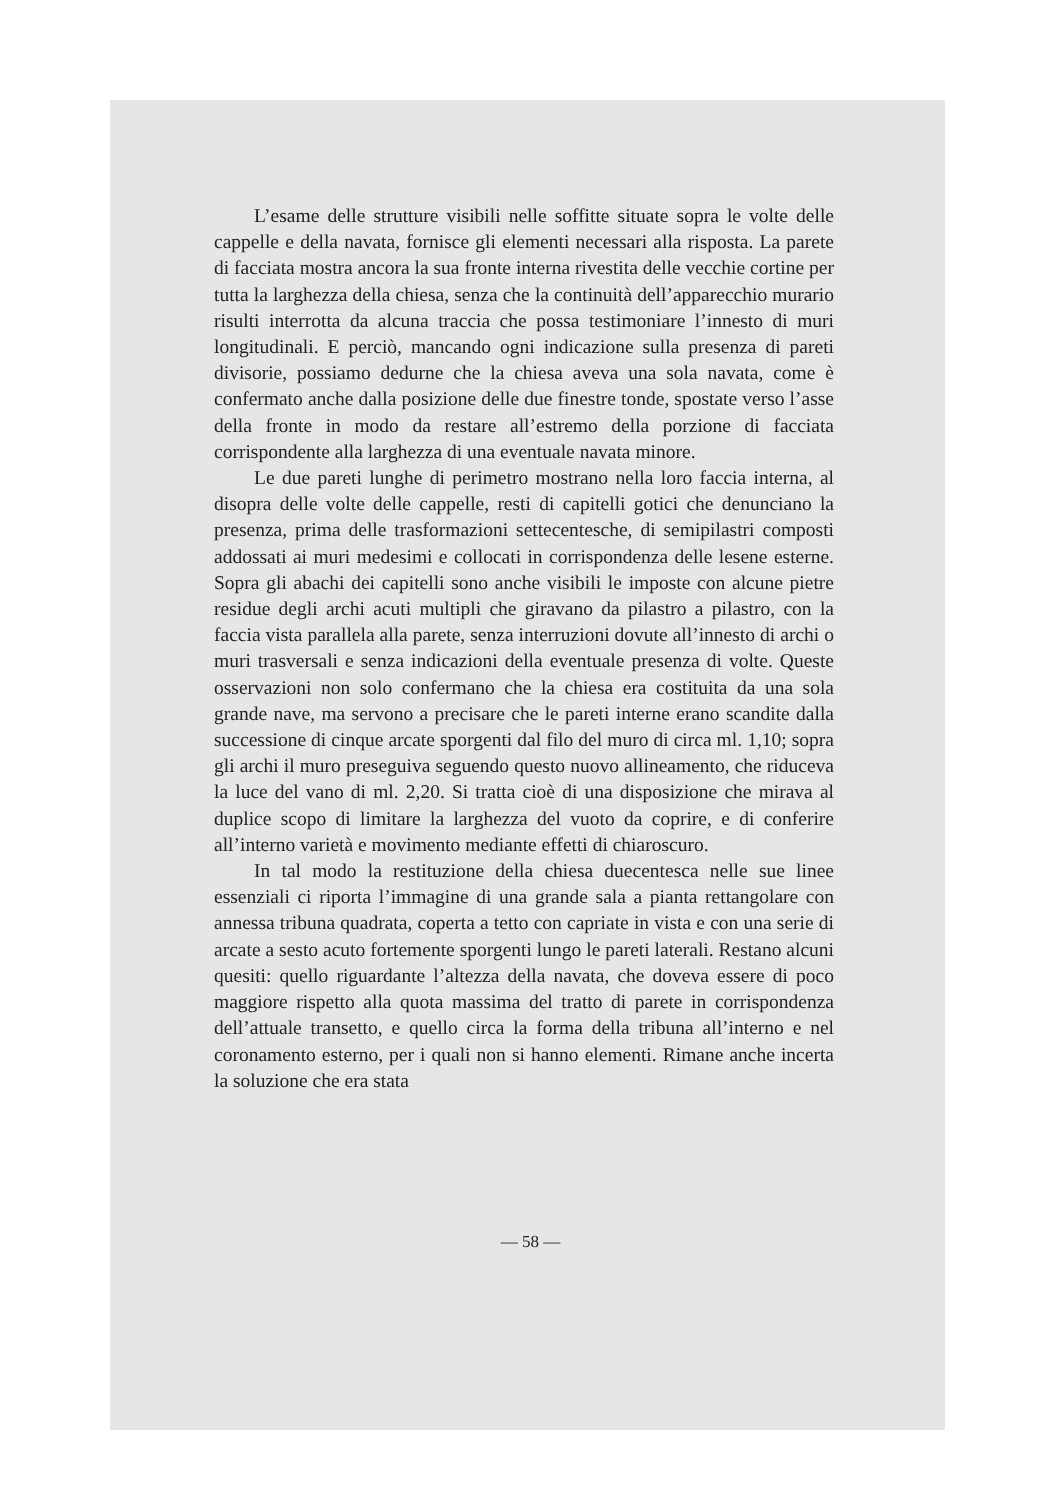L’esame delle strutture visibili nelle soffitte situate sopra le volte delle cappelle e della navata, fornisce gli elementi necessari alla risposta. La parete di facciata mostra ancora la sua fronte interna rivestita delle vecchie cortine per tutta la larghezza della chiesa, senza che la continuità dell’apparecchio murario risulti interrotta da alcuna traccia che possa testimoniare l’innesto di muri longitudinali. E perciò, mancando ogni indicazione sulla presenza di pareti divisorie, possiamo dedurne che la chiesa aveva una sola navata, come è confermato anche dalla posizione delle due finestre tonde, spostate verso l’asse della fronte in modo da restare all’estremo della porzione di facciata corrispondente alla larghezza di una eventuale navata minore.
Le due pareti lunghe di perimetro mostrano nella loro faccia interna, al disopra delle volte delle cappelle, resti di capitelli gotici che denunciano la presenza, prima delle trasformazioni settecentesche, di semipilastri composti addossati ai muri medesimi e collocati in corrispondenza delle lesene esterne. Sopra gli abachi dei capitelli sono anche visibili le imposte con alcune pietre residue degli archi acuti multipli che giravano da pilastro a pilastro, con la faccia vista parallela alla parete, senza interruzioni dovute all’innesto di archi o muri trasversali e senza indicazioni della eventuale presenza di volte. Queste osservazioni non solo confermano che la chiesa era costituita da una sola grande nave, ma servono a precisare che le pareti interne erano scandite dalla successione di cinque arcate sporgenti dal filo del muro di circa ml. 1,10; sopra gli archi il muro preseguiva seguendo questo nuovo allineamento, che riduceva la luce del vano di ml. 2,20. Si tratta cioè di una disposizione che mirava al duplice scopo di limitare la larghezza del vuoto da coprire, e di conferire all’interno varietà e movimento mediante effetti di chiaroscuro.
In tal modo la restituzione della chiesa duecentesca nelle sue linee essenziali ci riporta l’immagine di una grande sala a pianta rettangolare con annessa tribuna quadrata, coperta a tetto con capriate in vista e con una serie di arcate a sesto acuto fortemente sporgenti lungo le pareti laterali. Restano alcuni quesiti: quello riguardante l’altezza della navata, che doveva essere di poco maggiore rispetto alla quota massima del tratto di parete in corrispondenza dell’attuale transetto, e quello circa la forma della tribuna all’interno e nel coronamento esterno, per i quali non si hanno elementi. Rimane anche incerta la soluzione che era stata
— 58 —